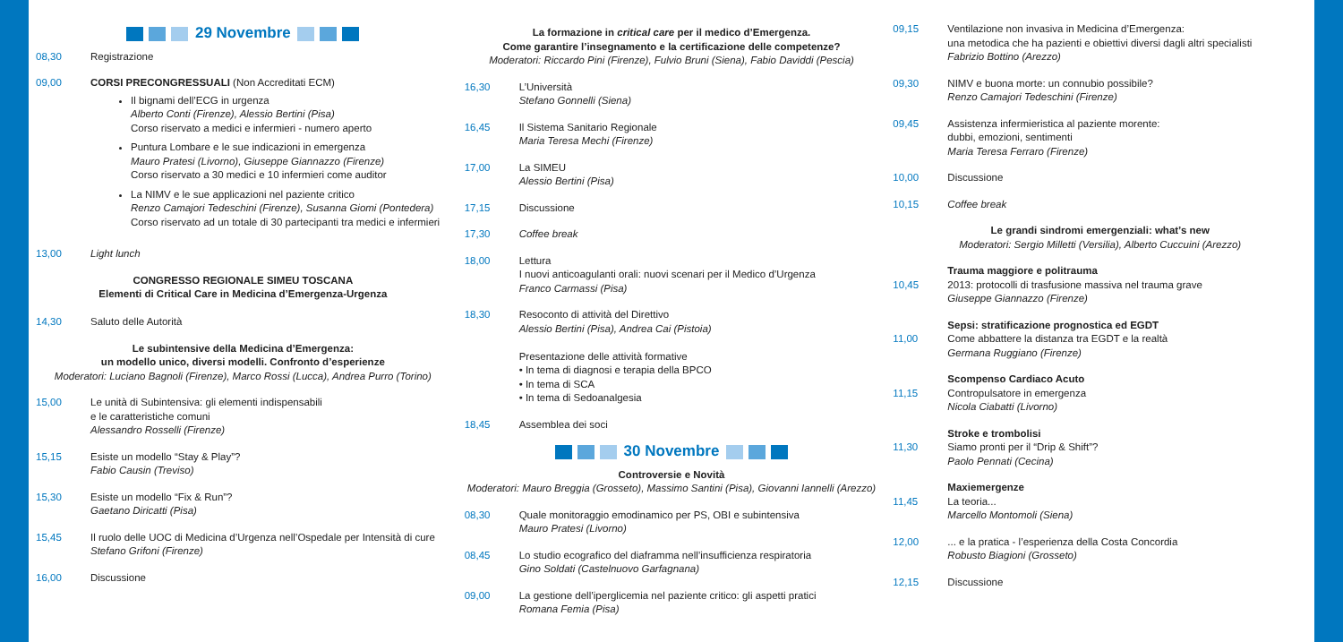29 Novembre
08,30 Registrazione
09,00 CORSI PRECONGRESSUALI (Non Accreditati ECM)
Il bignami dell’ECG in urgenza
Alberto Conti (Firenze), Alessio Bertini (Pisa)
Corso riservato a medici e infermieri - numero aperto
Puntura Lombare e le sue indicazioni in emergenza
Mauro Pratesi (Livorno), Giuseppe Giannazzo (Firenze)
Corso riservato a 30 medici e 10 infermieri come auditor
La NIMV e le sue applicazioni nel paziente critico
Renzo Camajori Tedeschini (Firenze), Susanna Giomi (Pontedera)
Corso riservato ad un totale di 30 partecipanti tra medici e infermieri
13,00 Light lunch
CONGRESSO REGIONALE SIMEU TOSCANA
Elementi di Critical Care in Medicina d’Emergenza-Urgenza
14,30 Saluto delle Autorità
Le subintensive della Medicina d’Emergenza:
un modello unico, diversi modelli. Confronto d’esperienze
Moderatori: Luciano Bagnoli (Firenze), Marco Rossi (Lucca), Andrea Purro (Torino)
15,00 Le unità di Subintensiva: gli elementi indispensabili
e le caratteristiche comuni
Alessandro Rosselli (Firenze)
15,15 Esiste un modello “Stay & Play”?
Fabio Causin (Treviso)
15,30 Esiste un modello “Fix & Run”?
Gaetano Diricatti (Pisa)
15,45 Il ruolo delle UOC di Medicina d’Urgenza nell’Ospedale per Intensità di cure
Stefano Grifoni (Firenze)
16,00 Discussione
La formazione in critical care per il medico d’Emergenza.
Come garantire l’insegnamento e la certificazione delle competenze?
Moderatori: Riccardo Pini (Firenze), Fulvio Bruni (Siena), Fabio Daviddi (Pescia)
16,30 L’Università
Stefano Gonnelli (Siena)
16,45 Il Sistema Sanitario Regionale
Maria Teresa Mechi (Firenze)
17,00 La SIMEU
Alessio Bertini (Pisa)
17,15 Discussione
17,30 Coffee break
18,00 Lettura
I nuovi anticoagulanti orali: nuovi scenari per il Medico d’Urgenza
Franco Carmassi (Pisa)
18,30 Resoconto di attività del Direttivo
Alessio Bertini (Pisa), Andrea Cai (Pistoia)
Presentazione delle attività formative
• In tema di diagnosi e terapia della BPCO
• In tema di SCA
• In tema di Sedoanalgesia
18,45 Assemblea dei soci
30 Novembre
Controversie e Novità
Moderatori: Mauro Breggia (Grosseto), Massimo Santini (Pisa), Giovanni Iannelli (Arezzo)
08,30 Quale monitoraggio emodinamico per PS, OBI e subintensiva
Mauro Pratesi (Livorno)
08,45 Lo studio ecografico del diaframma nell’insufficienza respiratoria
Gino Soldati (Castelnuovo Garfagnana)
09,00 La gestione dell’iperglicemia nel paziente critico: gli aspetti pratici
Romana Femia (Pisa)
09,15 Ventilazione non invasiva in Medicina d’Emergenza:
una metodica che ha pazienti e obiettivi diversi dagli altri specialisti
Fabrizio Bottino (Arezzo)
09,30 NIMV e buona morte: un connubio possibile?
Renzo Camajori Tedeschini (Firenze)
09,45 Assistenza infermieristica al paziente morente:
dubbi, emozioni, sentimenti
Maria Teresa Ferraro (Firenze)
10,00 Discussione
10,15 Coffee break
Le grandi sindromi emergenziali: what’s new
Moderatori: Sergio Milletti (Versilia), Alberto Cuccuini (Arezzo)
10,45 Trauma maggiore e politrauma
2013: protocolli di trasfusione massiva nel trauma grave
Giuseppe Giannazzo (Firenze)
11,00 Sepsi: stratificazione prognostica ed EGDT
Come abbattere la distanza tra EGDT e la realtà
Germana Ruggiano (Firenze)
11,15 Scompenso Cardiaco Acuto
Contropulsatore in emergenza
Nicola Ciabatti (Livorno)
11,30 Stroke e trombolisi
Siamo pronti per il “Drip & Shift”?
Paolo Pennati (Cecina)
11,45 Maxiemergenze
La teoria...
Marcello Montomoli (Siena)
12,00 ... e la pratica - l’esperienza della Costa Concordia
Robusto Biagioni (Grosseto)
12,15 Discussione